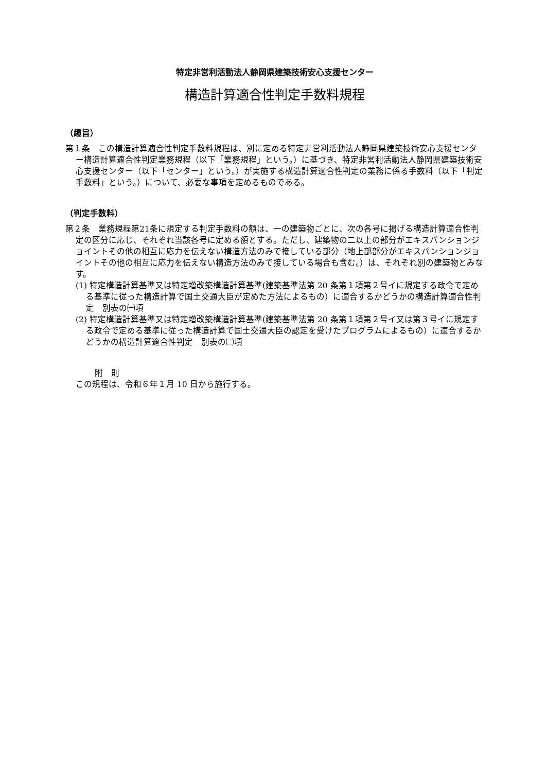特定非営利活動法人静岡県建築技術安心支援センター
構造計算適合性判定手数料規程
（趣旨）
第１条　この構造計算適合性判定手数料規程は、別に定める特定非営利活動法人静岡県建築技術安心支援センター構造計算適合性判定業務規程（以下「業務規程」という。）に基づき、特定非営利活動法人静岡県建築技術安心支援センター（以下「センター」という。）が実施する構造計算適合性判定の業務に係る手数料（以下「判定手数料」という。）について、必要な事項を定めるものである。
（判定手数料）
第２条　業務規程第21条に規定する判定手数料の額は、一の建築物ごとに、次の各号に掲げる構造計算適合性判定の区分に応じ、それぞれ当該各号に定める額とする。ただし、建築物の二以上の部分がエキスパンションジョイントその他の相互に応力を伝えない構造方法のみで接している部分（地上部部分がエキスパンションジョイントその他の相互に応力を伝えない構造方法のみで接している場合も含む。）は、それぞれ別の建築物とみなす。
(1) 特定構造計算基準又は特定増改築構造計算基準(建築基準法第 20 条第１項第２号イに規定する政令で定める基準に従った構造計算で国土交通大臣が定めた方法によるもの）に適合するかどうかの構造計算適合性判定　別表の㈠項
(2) 特定構造計算基準又は特定増改築構造計算基準(建築基準法第 20 条第１項第２号イ又は第３号イに規定する政令で定める基準に従った構造計算で国土交通大臣の認定を受けたプログラムによるもの）に適合するかどうかの構造計算適合性判定　別表の㈡項
附　則
この規程は、令和６年１月 10 日から施行する。